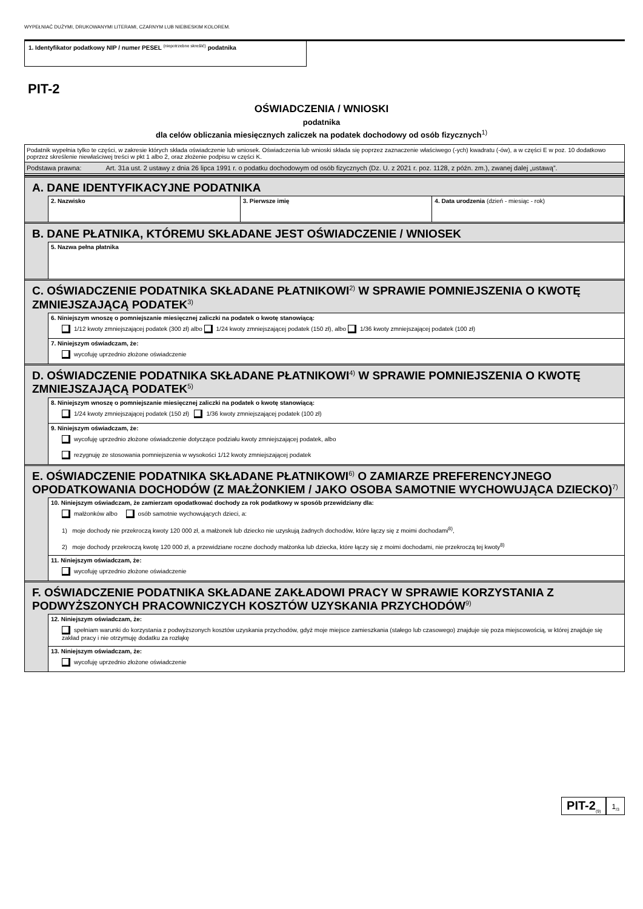WYPEŁNIAĆ DUŻYMI, DRUKOWANYMI LITERAMI, CZARNYM LUB NIEBIESKIM KOLOREM.
1. Identyfikator podatkowy NIP / numer PESEL <sup>(niepotrzebne skreślić)</sup> podatnika
PIT-2
OŚWIADCZENIA / WNIOSKI
podatnika
dla celów obliczania miesięcznych zaliczek na podatek dochodowy od osób fizycznych<sup>1)</sup>
Podatnik wypełnia tylko te części, w zakresie których składa oświadczenie lub wniosek. Oświadczenia lub wnioski składa się poprzez zaznaczenie właściwego (-ych) kwadratu (-ów), a w części E w poz. 10 dodatkowo poprzez skreślenie niewłaściwej treści w pkt 1 albo 2, oraz złożenie podpisu w części K.
Podstawa prawna: Art. 31a ust. 2 ustawy z dnia 26 lipca 1991 r. o podatku dochodowym od osób fizycznych (Dz. U. z 2021 r. poz. 1128, z późn. zm.), zwanej dalej „ustawą”.
A. DANE IDENTYFIKACYJNE PODATNIKA
2. Nazwisko 3. Pierwsze imię 4. Data urodzenia (dzień - miesiąc - rok)
B. DANE PŁATNIKA, KTÓREMU SKŁADANE JEST OŚWIADCZENIE / WNIOSEK
5. Nazwa pełna płatnika
C. OŚWIADCZENIE PODATNIKA SKŁADANE PŁATNIKOWI<sup>2)</sup> W SPRAWIE POMNIEJSZENIA O KWOTĘ ZMNIEJSZAJĄCĄ PODATEK<sup>3)</sup>
6. Niniejszym wnoszę o pomniejszanie miesięcznej zaliczki na podatek o kwotę stanowiącą:
1/12 kwoty zmniejszającej podatek (300 zł) albo 1/24 kwoty zmniejszającej podatek (150 zł), albo 1/36 kwoty zmniejszającej podatek (100 zł)
7. Niniejszym oświadczam, że:
wycofuję uprzednio złożone oświadczenie
D. OŚWIADCZENIE PODATNIKA SKŁADANE PŁATNIKOWI<sup>4)</sup> W SPRAWIE POMNIEJSZENIA O KWOTĘ ZMNIEJSZAJĄCĄ PODATEK<sup>5)</sup>
8. Niniejszym wnoszę o pomniejszanie miesięcznej zaliczki na podatek o kwotę stanowiącą:
1/24 kwoty zmniejszającej podatek (150 zł) 1/36 kwoty zmniejszającej podatek (100 zł)
9. Niniejszym oświadczam, że:
wycofuję uprzednio złożone oświadczenie dotyczące podziału kwoty zmniejszającej podatek, albo
rezygnuję ze stosowania pomniejszenia w wysokości 1/12 kwoty zmniejszającej podatek
E. OŚWIADCZENIE PODATNIKA SKŁADANE PŁATNIKOWI<sup>6)</sup> O ZAMIARZE PREFERENCYJNEGO OPODATKOWANIA DOCHODÓW (Z MAŁŻONKIEM / JAKO OSOBA SAMOTNIE WYCHOWUJĄCA DZIECKO)<sup>7)</sup>
10. Niniejszym oświadczam, że zamierzam opodatkować dochody za rok podatkowy w sposób przewidziany dla:
małżonków albo osób samotnie wychowujących dzieci, a:
1) moje dochody nie przekroczą kwoty 120 000 zł, a małżonek lub dziecko nie uzyskują żadnych dochodów, które łączy się z moimi dochodami<sup>8)</sup>,
2) moje dochody przekroczą kwotę 120 000 zł, a przewidziane roczne dochody małżonka lub dziecka, które łączy się z moimi dochodami, nie przekroczą tej kwoty<sup>8)</sup>
11. Niniejszym oświadczam, że:
wycofuję uprzednio złożone oświadczenie
F. OŚWIADCZENIE PODATNIKA SKŁADANE ZAKŁADOWI PRACY W SPRAWIE KORZYSTANIA Z PODWYŻSZONYCH PRACOWNICZYCH KOSZTÓW UZYSKANIA PRZYCHODÓW<sup>9)</sup>
12. Niniejszym oświadczam, że:
spełniam warunki do korzystania z podwyższonych kosztów uzyskania przychodów, gdyż moje miejsce zamieszkania (stałego lub czasowego) znajduje się poza miejscowością, w której znajduje się zakład pracy i nie otrzymuję dodatku za rozłąkę
13. Niniejszym oświadczam, że:
wycofuję uprzednio złożone oświadczenie
PIT-2<sub>(9)</sub>
1<sub>/3</sub>